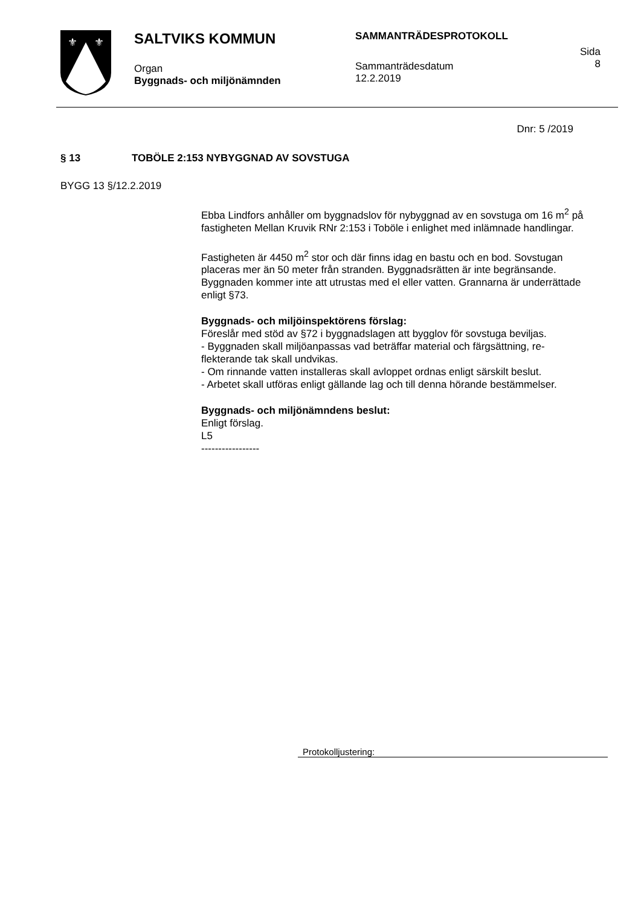⚜
⚜
SALTVIKS KOMMUN
Organ
Byggnads- och miljönämnden
SAMMANTRÄDESPROTOKOLL
Sammanträdesdatum
12.2.2019
Sida
8
Dnr: 5 /2019
§ 13 TOBÖLE 2:153 NYBYGGNAD AV SOVSTUGA
BYGG 13 §/12.2.2019
Ebba Lindfors anhåller om byggnadslov för nybyggnad av en sovstuga om 16 m<sup>2</sup> på fastigheten Mellan Kruvik RNr 2:153 i Toböle i enlighet med in­lämnade handlingar.
Fastigheten är 4450 m<sup>2</sup> stor och där finns idag en bastu och en bod. Sovstugan placeras mer än 50 meter från stranden. Byggnadsrätten är inte begränsande. Byggnaden kommer inte att utrustas med el eller vatten. Grannarna är underrättade enligt §73.
Byggnads- och miljöinspektörens förslag:
Föreslår med stöd av §72 i byggnadslagen att bygglov för sovstuga bevil­jas.
- Byggnaden skall miljöanpassas vad beträffar material och färgsättning, re-flekterande tak skall undvikas.
- Om rinnande vatten installeras skall avloppet ordnas enligt särskilt beslut.
- Arbetet skall utföras enligt gällande lag och till denna hörande bestäm­melser.
Byggnads- och miljönämndens beslut:
Enligt förslag.
L5
-----------------
Protokolljustering: